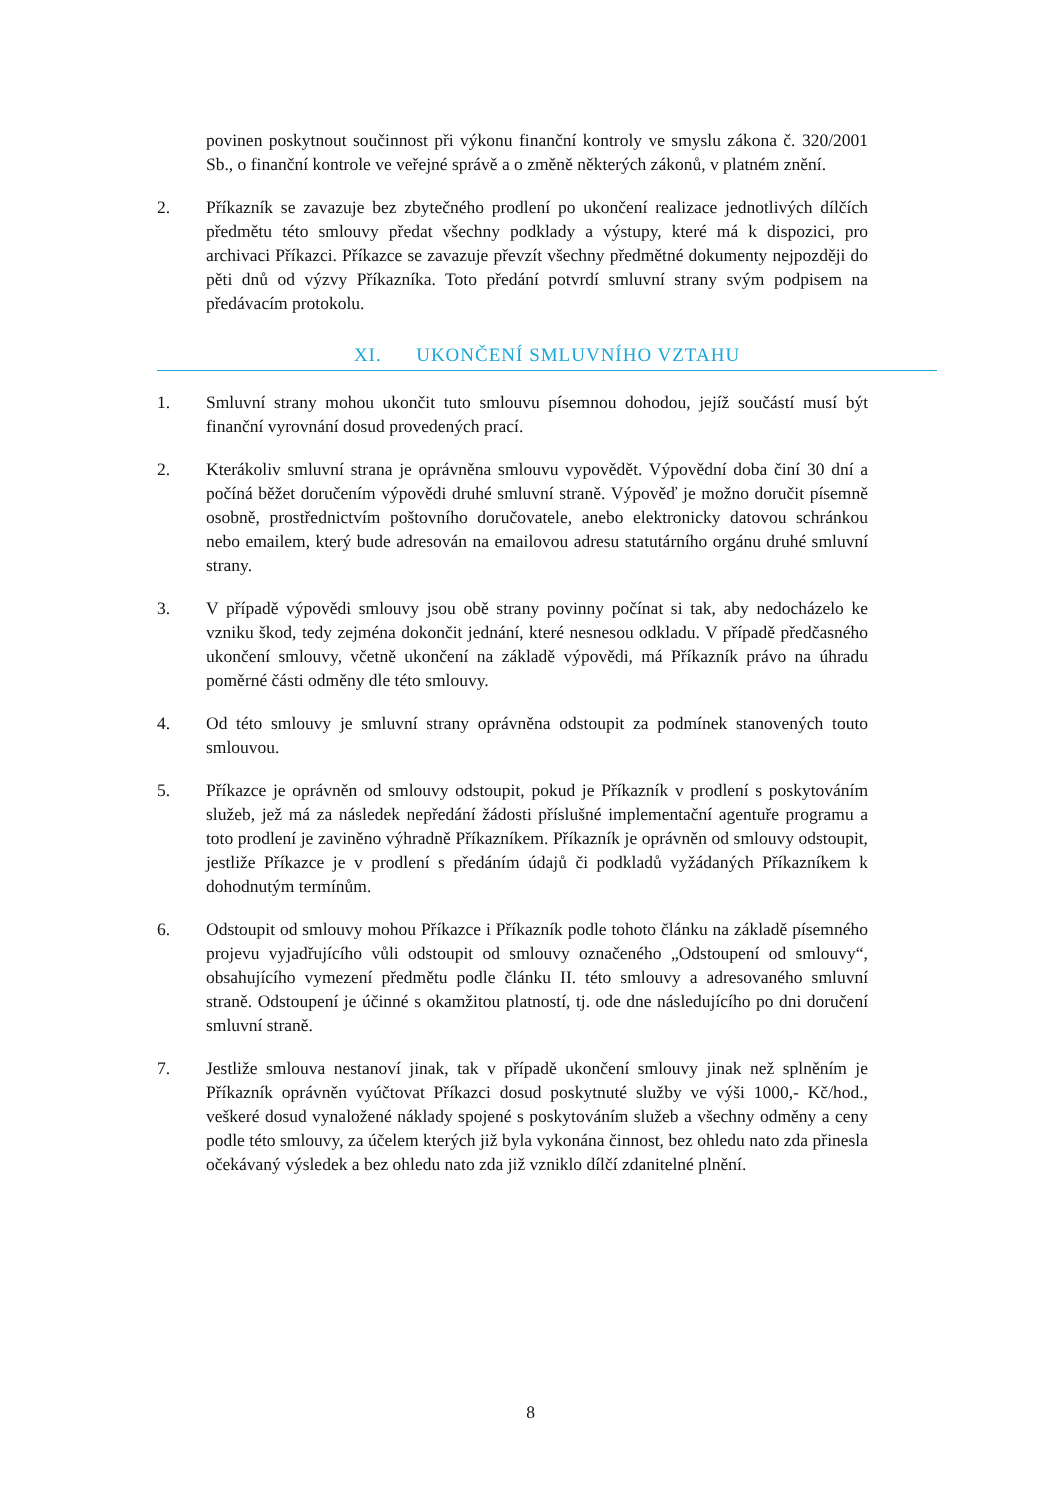povinen poskytnout součinnost při výkonu finanční kontroly ve smyslu zákona č. 320/2001 Sb., o finanční kontrole ve veřejné správě a o změně některých zákonů, v platném znění.
2. Příkazník se zavazuje bez zbytečného prodlení po ukončení realizace jednotlivých dílčích předmětu této smlouvy předat všechny podklady a výstupy, které má k dispozici, pro archivaci Příkazci. Příkazce se zavazuje převzít všechny předmětné dokumenty nejpozději do pěti dnů od výzvy Příkazníka. Toto předání potvrdí smluvní strany svým podpisem na předávacím protokolu.
XI. UKONČENÍ SMLUVNÍHO VZTAHU
1. Smluvní strany mohou ukončit tuto smlouvu písemnou dohodou, jejíž součástí musí být finanční vyrovnání dosud provedených prací.
2. Kterákoliv smluvní strana je oprávněna smlouvu vypovědět. Výpovědní doba činí 30 dní a počíná běžet doručením výpovědi druhé smluvní straně. Výpověď je možno doručit písemně osobně, prostřednictvím poštovního doručovatele, anebo elektronicky datovou schránkou nebo emailem, který bude adresován na emailovou adresu statutárního orgánu druhé smluvní strany.
3. V případě výpovědi smlouvy jsou obě strany povinny počínat si tak, aby nedocházelo ke vzniku škod, tedy zejména dokončit jednání, které nesnesou odkladu. V případě předčasného ukončení smlouvy, včetně ukončení na základě výpovědi, má Příkazník právo na úhradu poměrné části odměny dle této smlouvy.
4. Od této smlouvy je smluvní strany oprávněna odstoupit za podmínek stanovených touto smlouvou.
5. Příkazce je oprávněn od smlouvy odstoupit, pokud je Příkazník v prodlení s poskytováním služeb, jež má za následek nepředání žádosti příslušné implementační agentuře programu a toto prodlení je zaviněno výhradně Příkazníkem. Příkazník je oprávněn od smlouvy odstoupit, jestliže Příkazce je v prodlení s předáním údajů či podkladů vyžádaných Příkazníkem k dohodnutým termínům.
6. Odstoupit od smlouvy mohou Příkazce i Příkazník podle tohoto článku na základě písemného projevu vyjadřujícího vůli odstoupit od smlouvy označeného „Odstoupení od smlouvy“, obsahujícího vymezení předmětu podle článku II. této smlouvy a adresovaného smluvní straně. Odstoupení je účinné s okamžitou platností, tj. ode dne následujícího po dni doručení smluvní straně.
7. Jestliže smlouva nestanoví jinak, tak v případě ukončení smlouvy jinak než splněním je Příkazník oprávněn vyúčtovat Příkazci dosud poskytnuté služby ve výši 1000,- Kč/hod., veškeré dosud vynaložené náklady spojené s poskytováním služeb a všechny odměny a ceny podle této smlouvy, za účelem kterých již byla vykonána činnost, bez ohledu nato zda přinesla očekávaný výsledek a bez ohledu nato zda již vzniklo dílčí zdanitelné plnění.
8